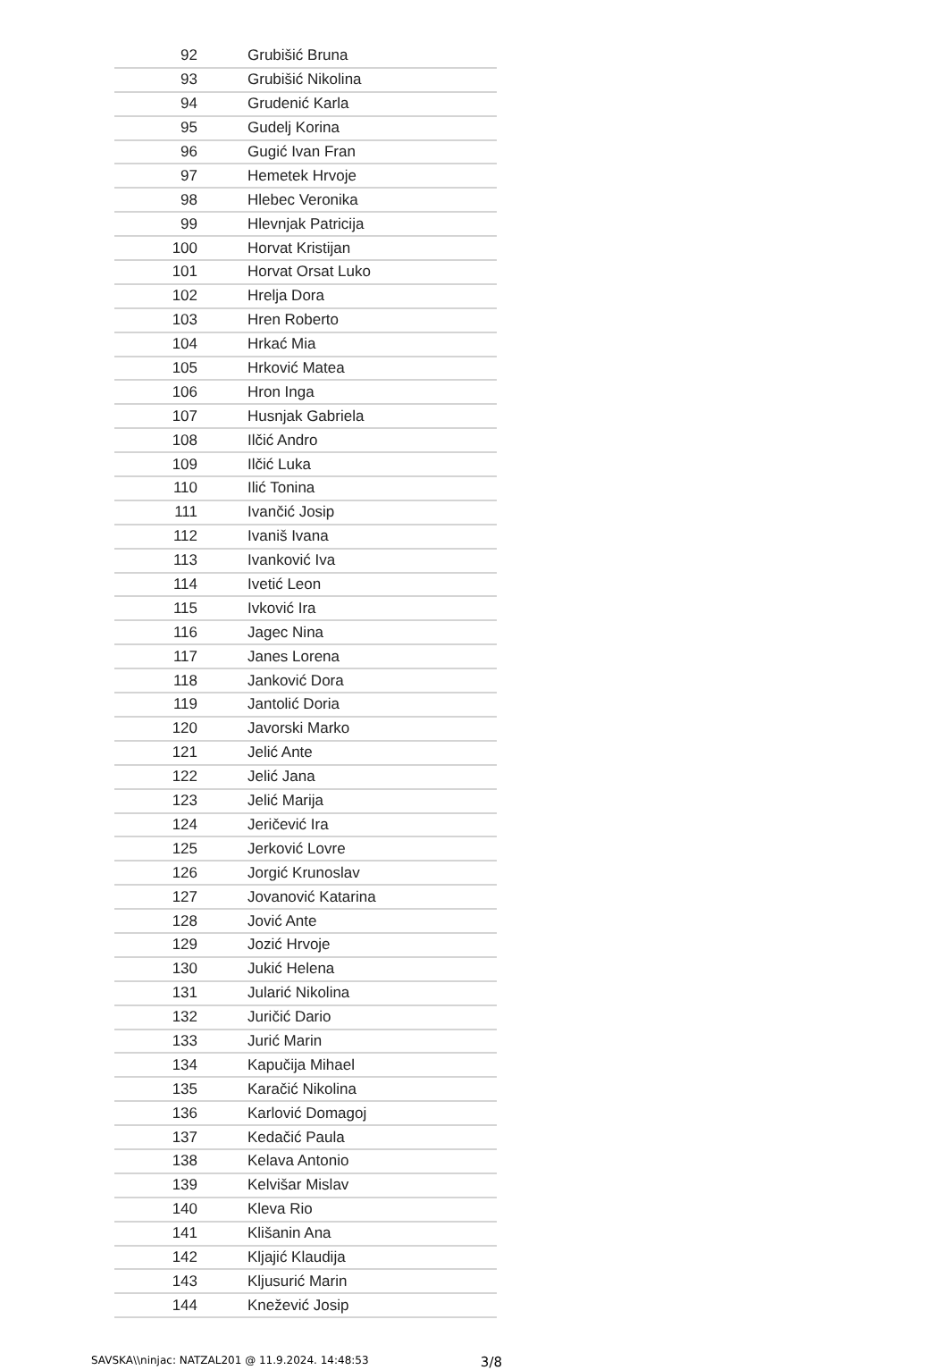| 92 | Grubišić Bruna |
| 93 | Grubišić Nikolina |
| 94 | Grudenić Karla |
| 95 | Gudelj Korina |
| 96 | Gugić Ivan Fran |
| 97 | Hemetek Hrvoje |
| 98 | Hlebec Veronika |
| 99 | Hlevnjak Patricija |
| 100 | Horvat Kristijan |
| 101 | Horvat Orsat Luko |
| 102 | Hrelja Dora |
| 103 | Hren Roberto |
| 104 | Hrkać Mia |
| 105 | Hrković Matea |
| 106 | Hron Inga |
| 107 | Husnjak Gabriela |
| 108 | Ilčić Andro |
| 109 | Ilčić Luka |
| 110 | Ilić Tonina |
| 111 | Ivančić Josip |
| 112 | Ivaniš Ivana |
| 113 | Ivanković Iva |
| 114 | Ivetić Leon |
| 115 | Ivković Ira |
| 116 | Jagec Nina |
| 117 | Janes Lorena |
| 118 | Janković Dora |
| 119 | Jantolić Doria |
| 120 | Javorski Marko |
| 121 | Jelić Ante |
| 122 | Jelić Jana |
| 123 | Jelić Marija |
| 124 | Jeričević Ira |
| 125 | Jerković Lovre |
| 126 | Jorgić Krunoslav |
| 127 | Jovanović Katarina |
| 128 | Jović Ante |
| 129 | Jozić Hrvoje |
| 130 | Jukić Helena |
| 131 | Jularić Nikolina |
| 132 | Juričić Dario |
| 133 | Jurić Marin |
| 134 | Kapučija Mihael |
| 135 | Karačić Nikolina |
| 136 | Karlović Domagoj |
| 137 | Kedačić Paula |
| 138 | Kelava Antonio |
| 139 | Kelvišar Mislav |
| 140 | Kleva Rio |
| 141 | Klišanin Ana |
| 142 | Kljajić Klaudija |
| 143 | Kljusurić Marin |
| 144 | Knežević Josip |
SAVSKA\\ninjac: NATZAL201 @ 11.9.2024. 14:48:53 3/8